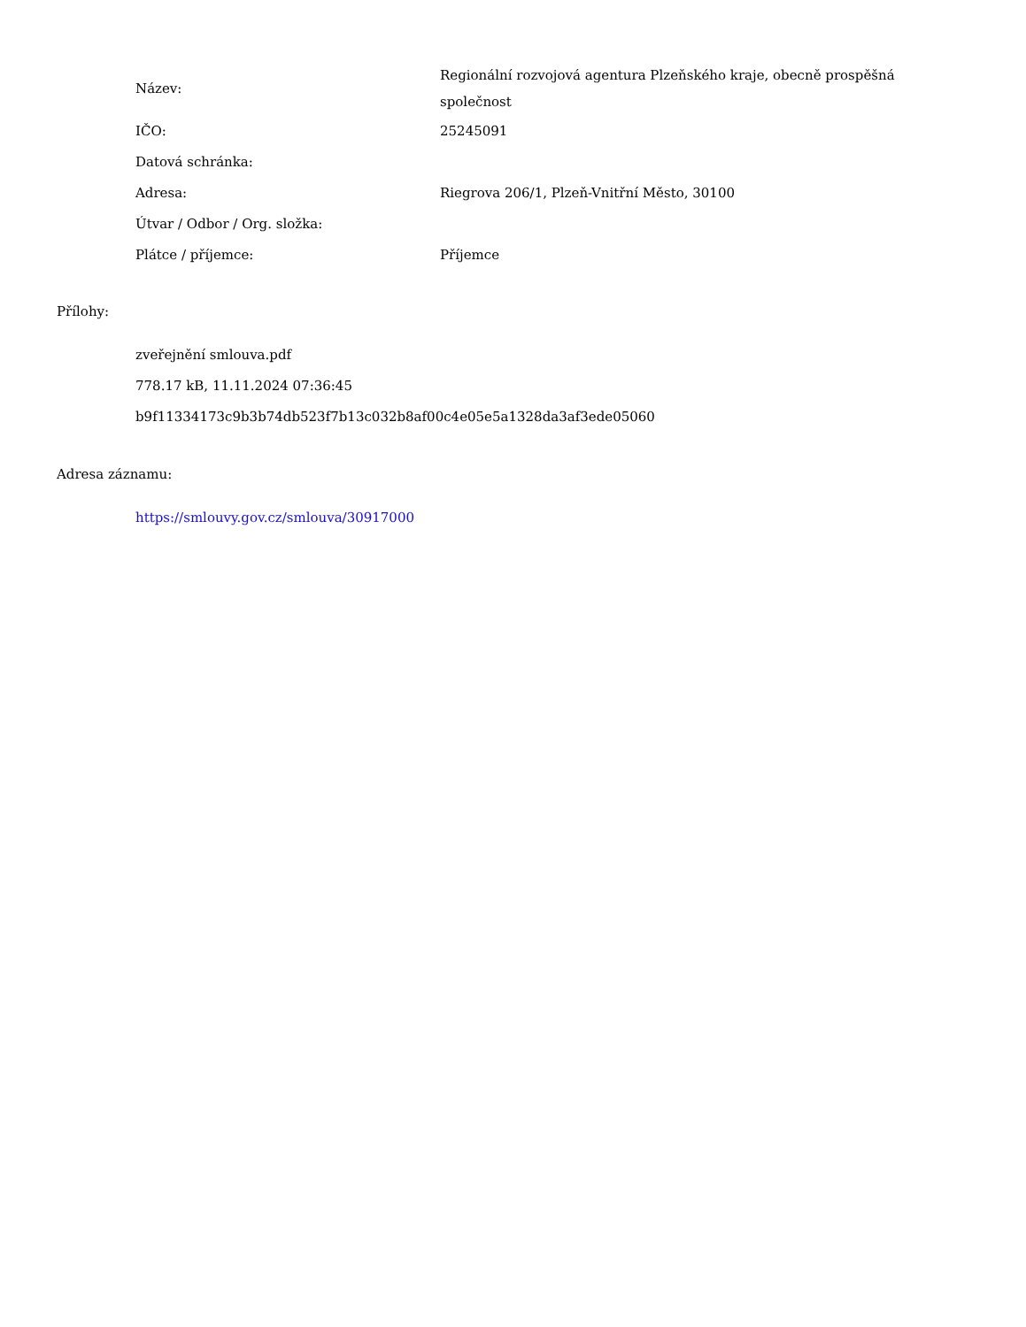| Název: | Regionální rozvojová agentura Plzeňského kraje, obecně prospěšná společnost |
| IČO: | 25245091 |
| Datová schránka: | |
| Adresa: | Riegrova 206/1, Plzeň-Vnitřní Město, 30100 |
| Útvar / Odbor / Org. složka: | |
| Plátce / příjemce: | Příjemce |
Přílohy:
zveřejnění smlouva.pdf
778.17 kB, 11.11.2024 07:36:45
b9f11334173c9b3b74db523f7b13c032b8af00c4e05e5a1328da3af3ede05060
Adresa záznamu:
https://smlouvy.gov.cz/smlouva/30917000